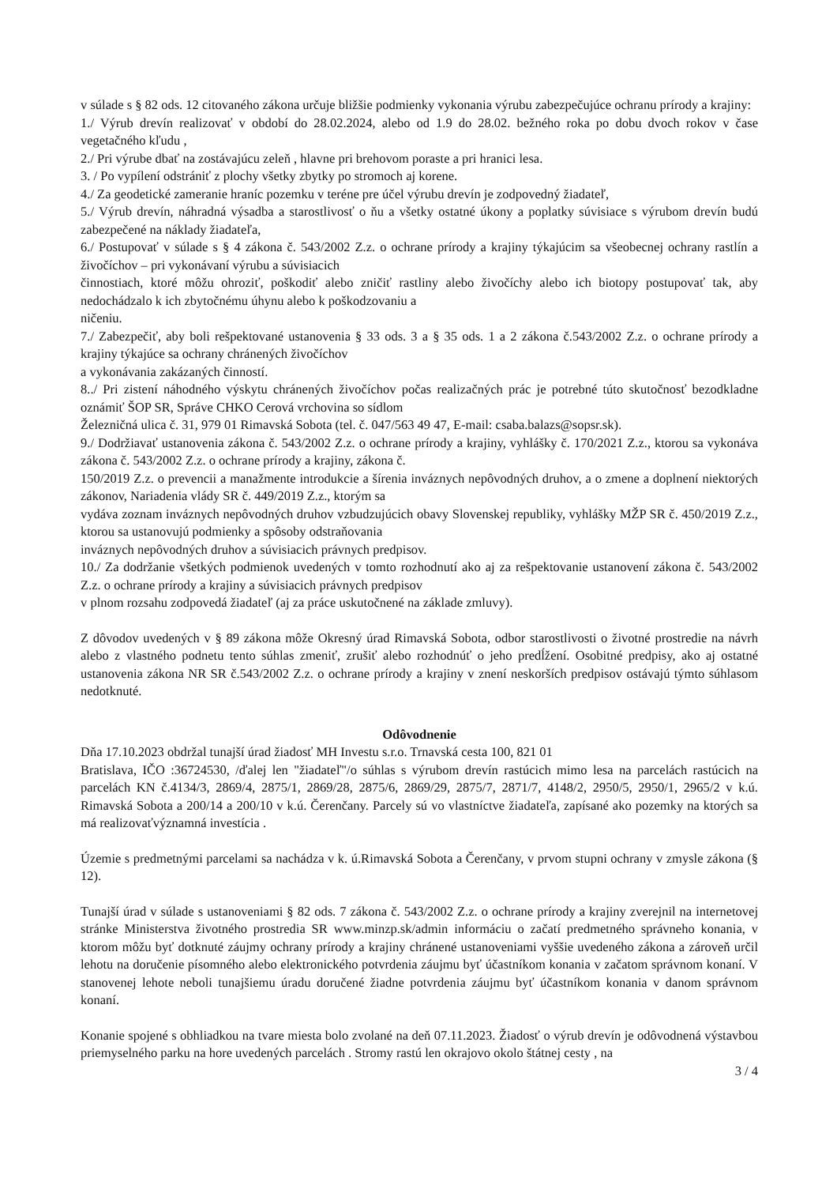v súlade s § 82 ods. 12 citovaného zákona určuje bližšie podmienky vykonania výrubu zabezpečujúce ochranu prírody a krajiny:
1./ Výrub drevín realizovať v období do 28.02.2024, alebo od 1.9 do 28.02. bežného roka po dobu dvoch rokov v čase vegetačného kľudu ,
2./ Pri výrube dbať na zostávajúcu zeleň , hlavne pri brehovom poraste a pri hranici lesa.
3. / Po vypílení odstrániť z plochy všetky zbytky po stromoch aj korene.
4./ Za geodetické zameranie hraníc pozemku v teréne pre účel výrubu drevín je zodpovedný žiadateľ,
5./ Výrub drevín, náhradná výsadba a starostlivosť o ňu a všetky ostatné úkony a poplatky súvisiace s výrubom drevín budú zabezpečené na náklady žiadateľa,
6./ Postupovať v súlade s § 4 zákona č. 543/2002 Z.z. o ochrane prírody a krajiny týkajúcim sa všeobecnej ochrany rastlín a živočíchov – pri vykonávaní výrubu a súvisiacich
činnostiach, ktoré môžu ohroziť, poškodiť alebo zničiť rastliny alebo živočíchy alebo ich biotopy postupovať tak, aby nedochádzalo k ich zbytočnému úhynu alebo k poškodzovaniu a
ničeniu.
7./ Zabezpečiť, aby boli rešpektované ustanovenia § 33 ods. 3 a § 35 ods. 1 a 2 zákona č.543/2002 Z.z. o ochrane prírody a krajiny týkajúce sa ochrany chránených živočíchov
a vykonávania zakázaných činností.
8../ Pri zistení náhodného výskytu chránených živočíchov počas realizačných prác je potrebné túto skutočnosť bezodkladne oznámiť ŠOP SR, Správe CHKO Cerová vrchovina so sídlom
Železničná ulica č. 31, 979 01 Rimavská Sobota (tel. č. 047/563 49 47, E-mail: csaba.balazs@sopsr.sk).
9./ Dodržiavať ustanovenia zákona č. 543/2002 Z.z. o ochrane prírody a krajiny, vyhlášky č. 170/2021 Z.z., ktorou sa vykonáva zákona č. 543/2002 Z.z. o ochrane prírody a krajiny, zákona č.
150/2019 Z.z. o prevencii a manažmente introdukcie a šírenia inváznych nepôvodných druhov, a o zmene a doplnení niektorých zákonov, Nariadenia vlády SR č. 449/2019 Z.z., ktorým sa
vydáva zoznam inváznych nepôvodných druhov vzbudzujúcich obavy Slovenskej republiky, vyhlášky MŽP SR č. 450/2019 Z.z., ktorou sa ustanovujú podmienky a spôsoby odstraňovania
inváznych nepôvodných druhov a súvisiacich právnych predpisov.
10./ Za dodržanie všetkých podmienok uvedených v tomto rozhodnutí ako aj za rešpektovanie ustanovení zákona č. 543/2002 Z.z. o ochrane prírody a krajiny a súvisiacich právnych predpisov
v plnom rozsahu zodpovedá žiadateľ (aj za práce uskutočnené na základe zmluvy).
Z dôvodov uvedených v § 89 zákona môže Okresný úrad Rimavská Sobota, odbor starostlivosti o životné prostredie na návrh alebo z vlastného podnetu tento súhlas zmeniť, zrušiť alebo rozhodnúť o jeho predĺžení. Osobitné predpisy, ako aj ostatné ustanovenia zákona NR SR č.543/2002 Z.z. o ochrane prírody a krajiny v znení neskorších predpisov ostávajú týmto súhlasom nedotknuté.
Odôvodnenie
Dňa 17.10.2023 obdržal tunajší úrad žiadosť MH Investu s.r.o. Trnavská cesta 100, 821 01
Bratislava, IČO :36724530, /ďalej len "žiadateľ"/o súhlas s výrubom drevín rastúcich mimo lesa na parcelách rastúcich na parcelách KN č.4134/3, 2869/4, 2875/1, 2869/28, 2875/6, 2869/29, 2875/7, 2871/7, 4148/2, 2950/5, 2950/1, 2965/2 v k.ú. Rimavská Sobota a 200/14 a 200/10 v k.ú. Čerenčany. Parcely sú vo vlastníctve žiadateľa, zapísané ako pozemky na ktorých sa má realizovaťvýznamná investícia .
Územie s predmetnými parcelami sa nachádza v k. ú.Rimavská Sobota a Čerenčany, v prvom stupni ochrany v zmysle zákona (§ 12).
Tunajší úrad v súlade s ustanoveniami § 82 ods. 7 zákona č. 543/2002 Z.z. o ochrane prírody a krajiny zverejnil na internetovej stránke Ministerstva životného prostredia SR www.minzp.sk/admin informáciu o začatí predmetného správneho konania, v ktorom môžu byť dotknuté záujmy ochrany prírody a krajiny chránené ustanoveniami vyššie uvedeného zákona a zároveň určil lehotu na doručenie písomného alebo elektronického potvrdenia záujmu byť účastníkom konania v začatom správnom konaní. V stanovenej lehote neboli tunajšiemu úradu doručené žiadne potvrdenia záujmu byť účastníkom konania v danom správnom konaní.
Konanie spojené s obhliadkou na tvare miesta bolo zvolané na deň 07.11.2023. Žiadosť o výrub drevín je odôvodnená výstavbou priemyselného parku na hore uvedených parcelách . Stromy rastú len okrajovo okolo štátnej cesty , na
3 / 4